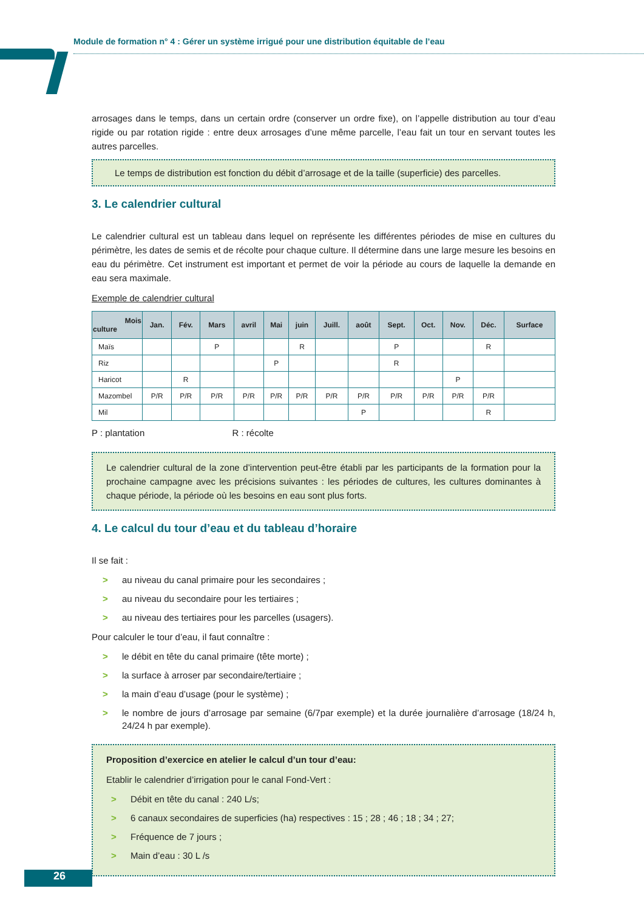Module de formation n° 4 : Gérer un système irrigué pour une distribution équitable de l’eau
arrosages dans le temps, dans un certain ordre (conserver un ordre fixe), on l’appelle distribution au tour d’eau rigide ou par rotation rigide : entre deux arrosages d’une même parcelle, l’eau fait un tour en servant toutes les autres parcelles.
Le temps de distribution est fonction du débit d’arrosage et de la taille (superficie) des parcelles.
3. Le calendrier cultural
Le calendrier cultural est un tableau dans lequel on représente les différentes périodes de mise en cultures du périmètre, les dates de semis et de récolte pour chaque culture. Il détermine dans une large mesure les besoins en eau du périmètre. Cet instrument est important et permet de voir la période au cours de laquelle la demande en eau sera maximale.
Exemple de calendrier cultural
| Mois culture | Jan. | Fév. | Mars | avril | Mai | juin | Juill. | août | Sept. | Oct. | Nov. | Déc. | Surface |
| --- | --- | --- | --- | --- | --- | --- | --- | --- | --- | --- | --- | --- | --- |
| Maïs | | | P | | | R | | | P | | | R | |
| Riz | | | | | P | | | | R | | | | |
| Haricot | | R | | | | | | | | | P | | |
| Mazombel | P/R | P/R | P/R | P/R | P/R | P/R | P/R | P/R | P/R | P/R | P/R | P/R | |
| Mil | | | | | | | | P | | | | R | |
P : plantation R : récolte
Le calendrier cultural de la zone d’intervention peut-être établi par les participants de la formation pour la prochaine campagne avec les précisions suivantes : les périodes de cultures, les cultures dominantes à chaque période, la période où les besoins en eau sont plus forts.
4. Le calcul du tour d’eau et du tableau d’horaire
Il se fait :
> au niveau du canal primaire pour les secondaires ;
> au niveau du secondaire pour les tertiaires ;
> au niveau des tertiaires pour les parcelles (usagers).
Pour calculer le tour d’eau, il faut connaître :
> le débit en tête du canal primaire (tête morte) ;
> la surface à arroser par secondaire/tertiaire ;
> la main d’eau d’usage (pour le système) ;
> le nombre de jours d’arrosage par semaine (6/7par exemple) et la durée journalière d’arrosage (18/24 h, 24/24 h par exemple).
Proposition d’exercice en atelier le calcul d’un tour d’eau:
Etablir le calendrier d’irrigation pour le canal Fond-Vert :
> Débit en tête du canal : 240 L/s;
> 6 canaux secondaires de superficies (ha) respectives : 15 ; 28 ; 46 ; 18 ; 34 ; 27;
> Fréquence de 7 jours ;
> Main d’eau : 30 L /s
26